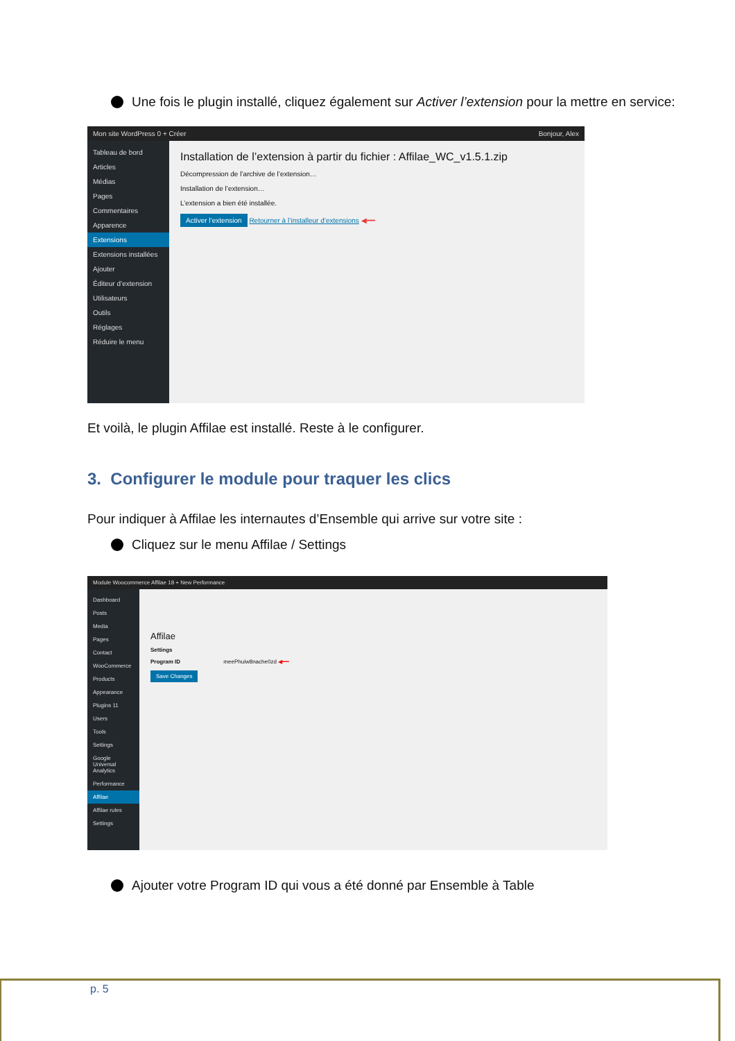Une fois le plugin installé, cliquez également sur Activer l’extension pour la mettre en service:
Mon site WordPress 0 + Créer Bonjour, Alex
Tableau de bord
Articles
Médias
Pages
Commentaires
Apparence
Extensions
Extensions installées
Ajouter
Éditeur d’extension
Utilisateurs
Outils
Réglages
Réduire le menu
Installation de l’extension à partir du fichier : Affilae_WC_v1.5.1.zip
Décompression de l’archive de l’extension…
Installation de l’extension…
L’extension a bien été installée.
Activer l’extension Retourner à l’installeur d’extensions ◀━━
Et voilà, le plugin Affilae est installé. Reste à le configurer.
3. Configurer le module pour traquer les clics
Pour indiquer à Affilae les internautes d’Ensemble qui arrive sur votre site :
Cliquez sur le menu Affilae / Settings
Module Woocommerce Affilae 18 + New Performance
Dashboard
Posts
Media
Pages
Contact
WooCommerce
Products
Appearance
Plugins 11
Users
Tools
Settings
Google Universal Analytics
Performance
Affilae
Affilae rules
Settings
Affilae
Settings
Program ID meePhuiw8nache0zd ◀━━
Save Changes
Ajouter votre Program ID qui vous a été donné par Ensemble à Table
p. 5